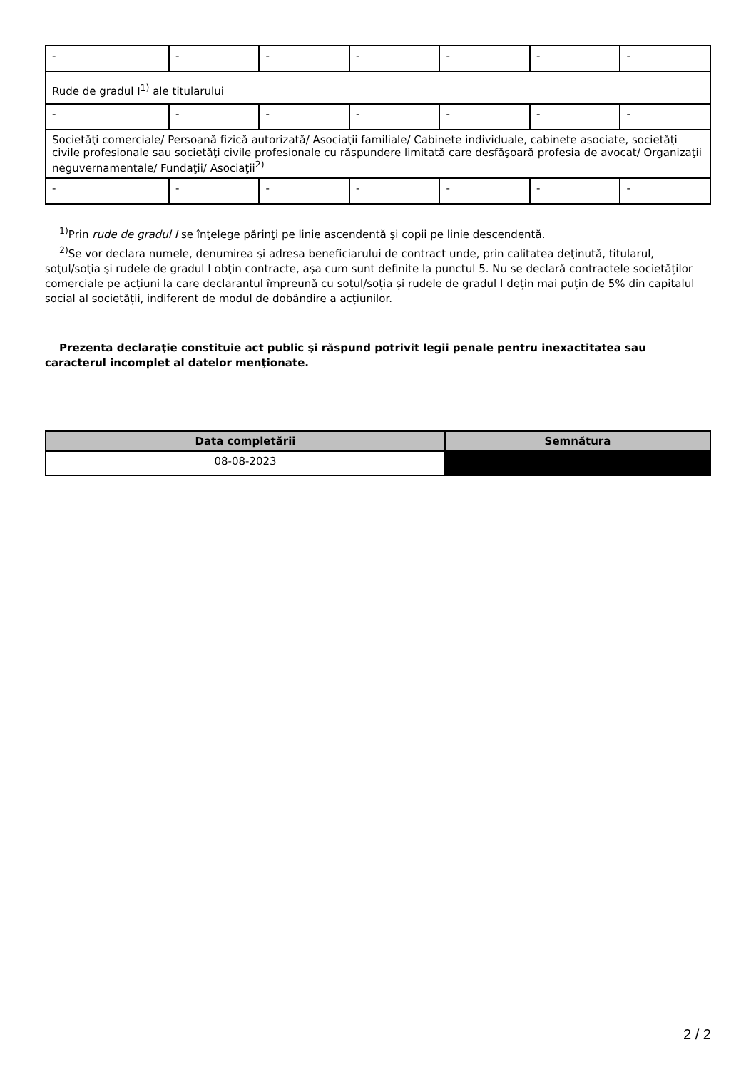| - | - | - | - | - | - | - |
| Rude de gradul I<sup>1)</sup> ale titularului | | | | | | |
| - | - | - | - | - | - | - |
| Societăţi comerciale/ Persoană fizică autorizată/ Asociaţii familiale/ Cabinete individuale, cabinete asociate, societăţi civile profesionale sau societăţi civile profesionale cu răspundere limitată care desfăşoară profesia de avocat/ Organizaţii neguvernamentale/ Fundaţii/ Asociaţii<sup>2)</sup> | | | | | | |
| - | - | - | - | - | - | - |
<sup>1)</sup> Prin rude de gradul I se înţelege părinţi pe linie ascendentă şi copii pe linie descendentă.
<sup>2)</sup> Se vor declara numele, denumirea şi adresa beneficiarului de contract unde, prin calitatea deţinută, titularul, soţul/soţia şi rudele de gradul I obţin contracte, aşa cum sunt definite la punctul 5. Nu se declară contractele societăților comerciale pe acțiuni la care declarantul împreună cu soțul/soția și rudele de gradul I dețin mai puțin de 5% din capitalul social al societății, indiferent de modul de dobândire a acțiunilor.
Prezenta declaraţie constituie act public şi răspund potrivit legii penale pentru inexactitatea sau caracterul incomplet al datelor menţionate.
| Data completării | Semnătura |
| --- | --- |
| 08-08-2023 | |
2 / 2